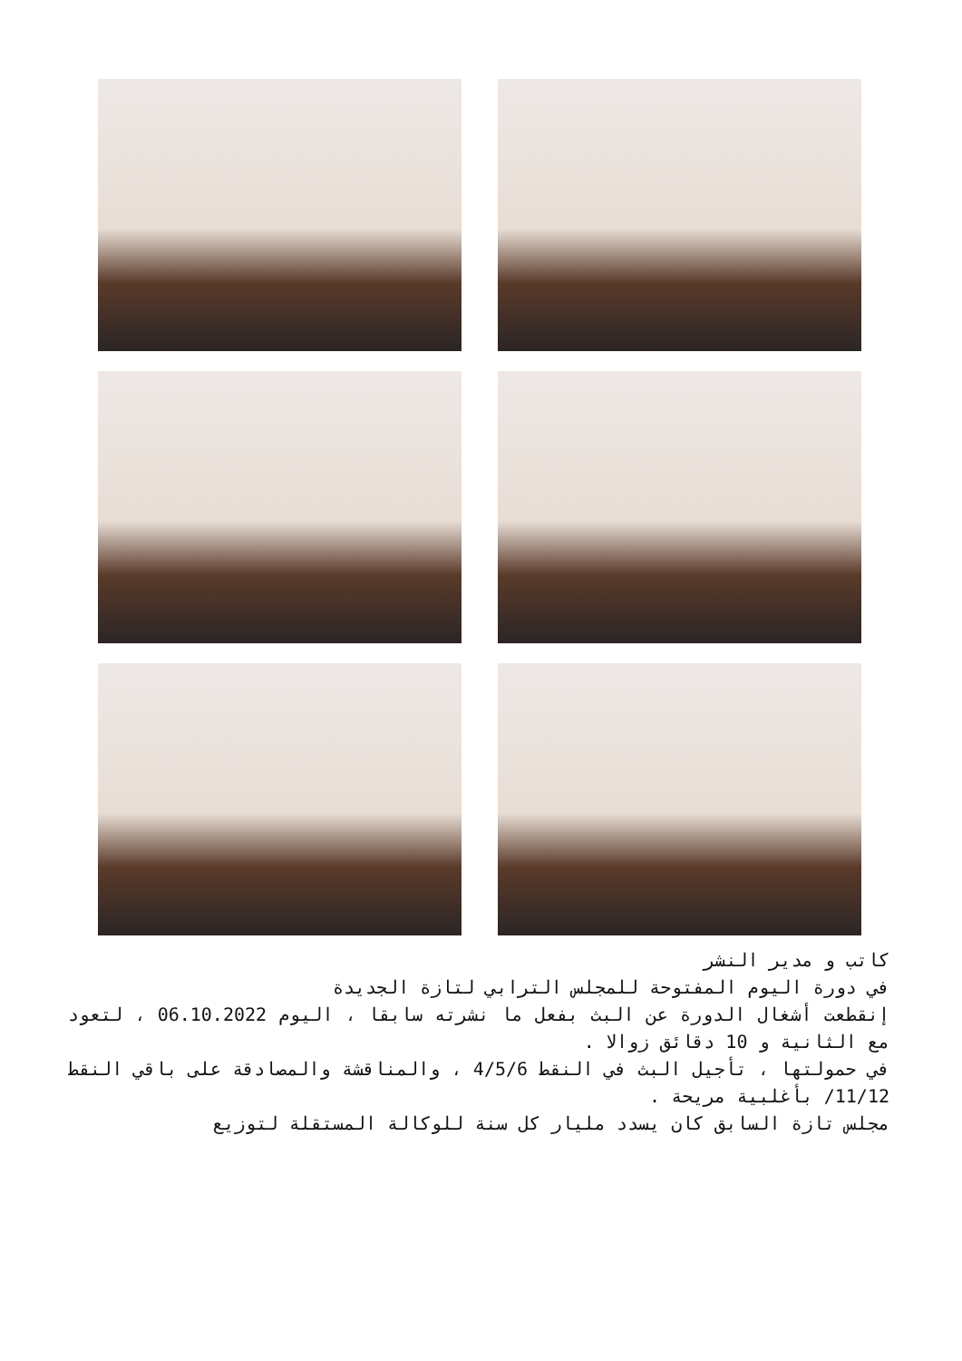كاتب و مدير النشر
في دورة اليوم المفتوحة للمجلس الترابي لتازة الجديدة
إنقطعت أشغال الدورة عن البث بفعل ما نشرته سابقا ، اليوم 06.10.2022 ، لتعود مع الثانية و 10 دقائق زوالا .
في حمولتها ، تأجيل البث في النقط 4/5/6 ، والمناقشة والمصادقة على باقي النقط 11/12/ بأغلبية مريحة .
مجلس تازة السابق كان يسدد مليار كل سنة للوكالة المستقلة لتوزيع